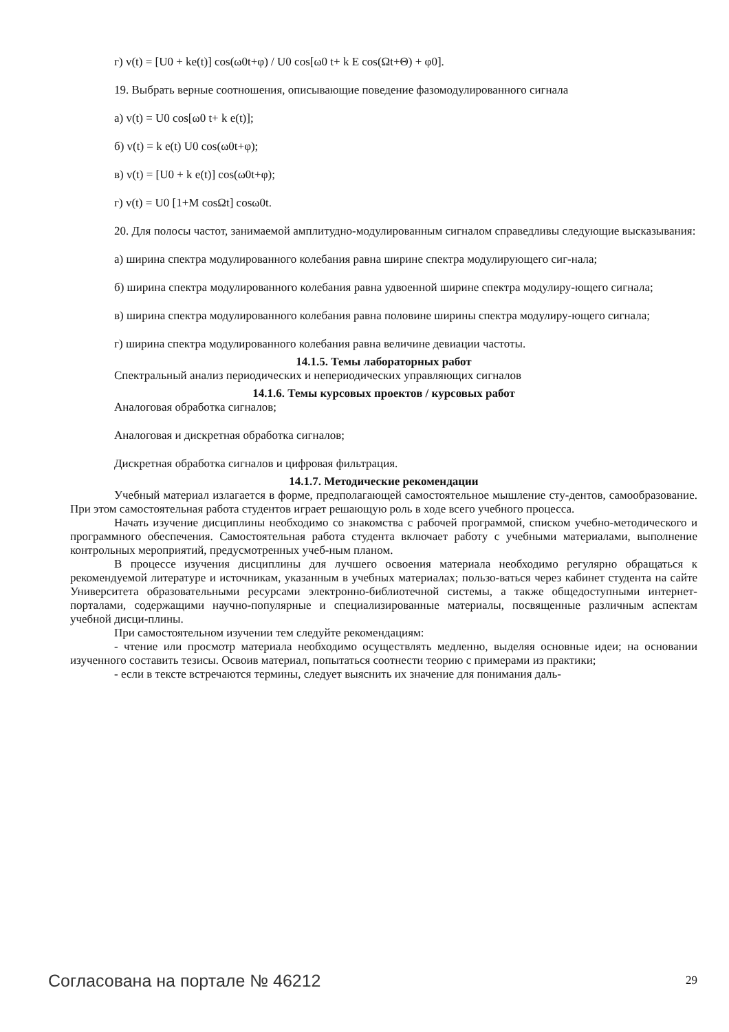г) v(t) = [U0 + ke(t)] cos(ω0t+φ) / U0 cos[ω0 t+ k E cos(Ωt+Θ) + φ0].
19. Выбрать верные соотношения, описывающие поведение фазомодулированного сигнала
а) v(t) = U0 cos[ω0 t+ k e(t)];
б) v(t) = k e(t) U0 cos(ω0t+φ);
в) v(t) = [U0 + k e(t)] cos(ω0t+φ);
г) v(t) = U0 [1+M cosΩt] cosω0t.
20. Для полосы частот, занимаемой амплитудно-модулированным сигналом справедливы следующие высказывания:
а) ширина спектра модулированного колебания равна ширине спектра модулирующего сиг-нала;
б) ширина спектра модулированного колебания равна удвоенной ширине спектра модулиру-ющего сигнала;
в) ширина спектра модулированного колебания равна половине ширины спектра модулиру-ющего сигнала;
г) ширина спектра модулированного колебания равна величине девиации частоты.
14.1.5. Темы лабораторных работ
Спектральный анализ периодических и непериодических управляющих сигналов
14.1.6. Темы курсовых проектов / курсовых работ
Аналоговая обработка сигналов;
Аналоговая и дискретная обработка сигналов;
Дискретная обработка сигналов и цифровая фильтрация.
14.1.7. Методические рекомендации
Учебный материал излагается в форме, предполагающей самостоятельное мышление сту-дентов, самообразование. При этом самостоятельная работа студентов играет решающую роль в ходе всего учебного процесса.
Начать изучение дисциплины необходимо со знакомства с рабочей программой, списком учебно-методического и программного обеспечения. Самостоятельная работа студента включает работу с учебными материалами, выполнение контрольных мероприятий, предусмотренных учеб-ным планом.
В процессе изучения дисциплины для лучшего освоения материала необходимо регулярно обращаться к рекомендуемой литературе и источникам, указанным в учебных материалах; пользо-ваться через кабинет студента на сайте Университета образовательными ресурсами электронно-библиотечной системы, а также общедоступными интернет-порталами, содержащими научно-популярные и специализированные материалы, посвященные различным аспектам учебной дисци-плины.
При самостоятельном изучении тем следуйте рекомендациям:
- чтение или просмотр материала необходимо осуществлять медленно, выделяя основные идеи; на основании изученного составить тезисы. Освоив материал, попытаться соотнести теорию с примерами из практики;
- если в тексте встречаются термины, следует выяснить их значение для понимания даль-
Согласована на портале № 46212 29